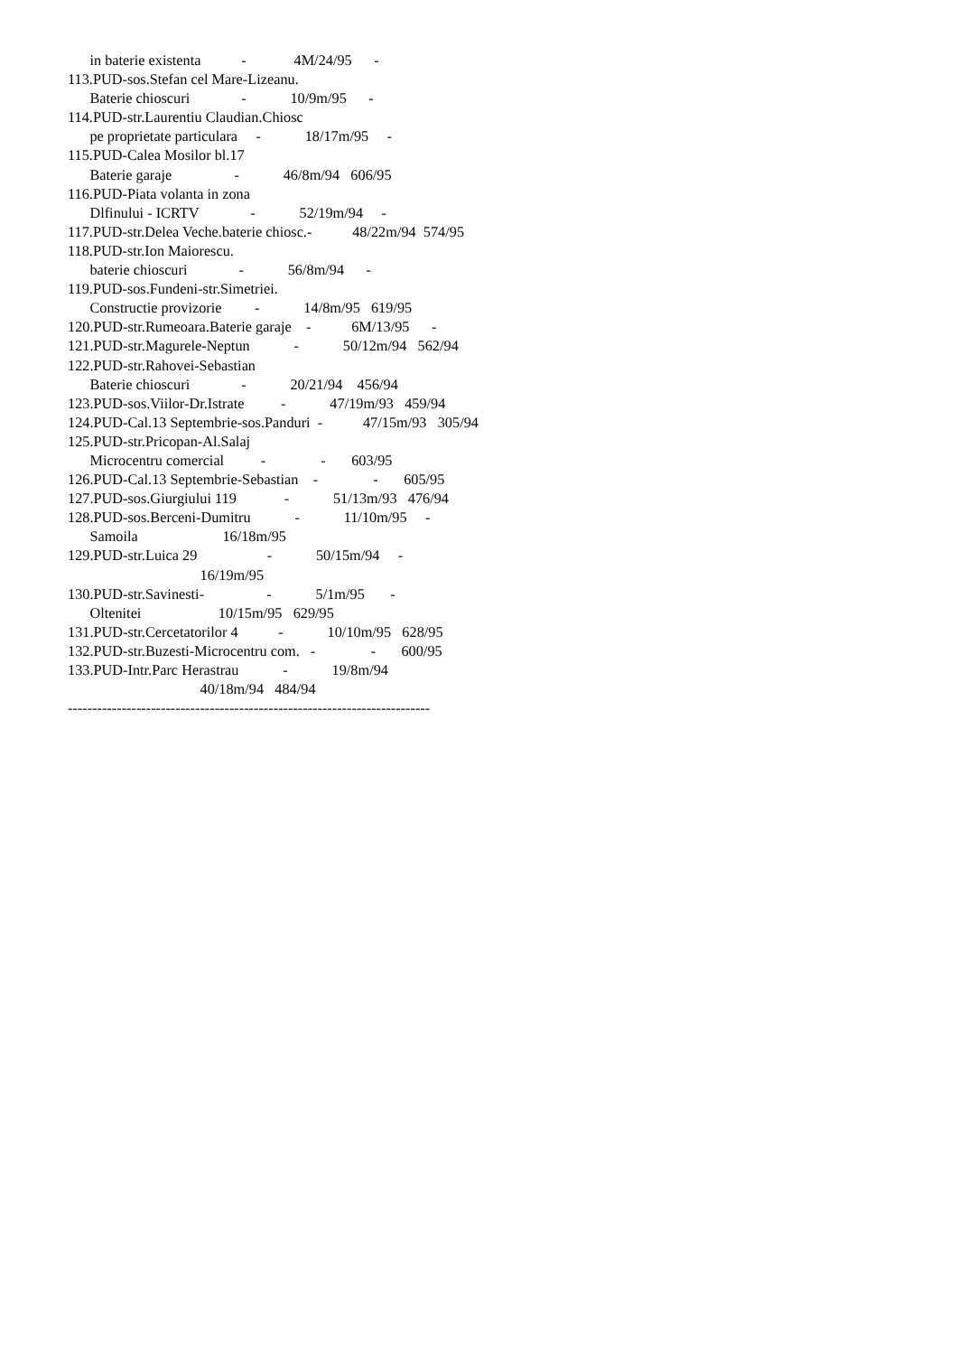in baterie existenta           -             4M/24/95      -
113.PUD-sos.Stefan cel Mare-Lizeanu.
      Baterie chioscuri              -            10/9m/95      -
114.PUD-str.Laurentiu Claudian.Chiosc
      pe proprietate particulara     -            18/17m/95     -
115.PUD-Calea Mosilor bl.17
      Baterie garaje                 -            46/8m/94   606/95
116.PUD-Piata volanta in zona
      Dlfinului - ICRTV              -            52/19m/94     -
117.PUD-str.Delea Veche.baterie chiosc.-           48/22m/94  574/95
118.PUD-str.Ion Maiorescu.
      baterie chioscuri              -            56/8m/94      -
119.PUD-sos.Fundeni-str.Simetriei.
      Constructie provizorie         -            14/8m/95   619/95
120.PUD-str.Rumeoara.Baterie garaje    -           6M/13/95      -
121.PUD-str.Magurele-Neptun            -            50/12m/94   562/94
122.PUD-str.Rahovei-Sebastian
      Baterie chioscuri              -            20/21/94    456/94
123.PUD-sos.Viilor-Dr.Istrate          -            47/19m/93   459/94
124.PUD-Cal.13 Septembrie-sos.Panduri  -           47/15m/93   305/94
125.PUD-str.Pricopan-Al.Salaj
      Microcentru comercial          -               -       603/95
126.PUD-Cal.13 Septembrie-Sebastian    -               -       605/95
127.PUD-sos.Giurgiului 119             -            51/13m/93   476/94
128.PUD-sos.Berceni-Dumitru            -            11/10m/95     -
      Samoila                       16/18m/95
129.PUD-str.Luica 29                   -            50/15m/94     -
                                    16/19m/95
130.PUD-str.Savinesti-                 -            5/1m/95       -
      Oltenitei                     10/15m/95   629/95
131.PUD-str.Cercetatorilor 4           -            10/10m/95   628/95
132.PUD-str.Buzesti-Microcentru com.   -               -       600/95
133.PUD-Intr.Parc Herastrau            -            19/8m/94
                                    40/18m/94   484/94
--------------------------------------------------------------------------